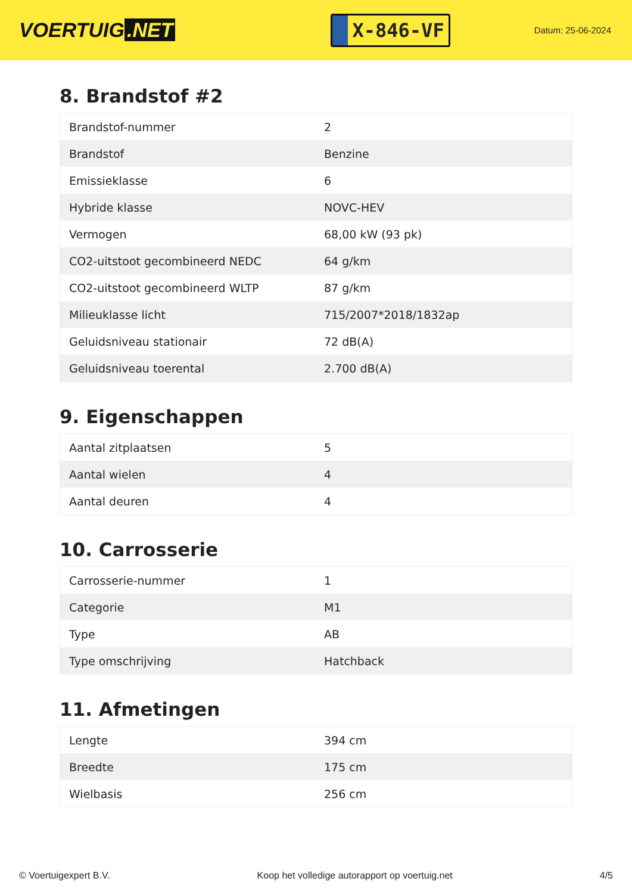VOERTUIG.NET
X-846-VF
Datum: 25-06-2024
8. Brandstof #2
| Brandstof-nummer | 2 |
| Brandstof | Benzine |
| Emissieklasse | 6 |
| Hybride klasse | NOVC-HEV |
| Vermogen | 68,00 kW (93 pk) |
| CO2-uitstoot gecombineerd NEDC | 64 g/km |
| CO2-uitstoot gecombineerd WLTP | 87 g/km |
| Milieuklasse licht | 715/2007*2018/1832ap |
| Geluidsniveau stationair | 72 dB(A) |
| Geluidsniveau toerental | 2.700 dB(A) |
9. Eigenschappen
| Aantal zitplaatsen | 5 |
| Aantal wielen | 4 |
| Aantal deuren | 4 |
10. Carrosserie
| Carrosserie-nummer | 1 |
| Categorie | M1 |
| Type | AB |
| Type omschrijving | Hatchback |
11. Afmetingen
| Lengte | 394 cm |
| Breedte | 175 cm |
| Wielbasis | 256 cm |
© Voertuigexpert B.V. Koop het volledige autorapport op voertuig.net 4/5